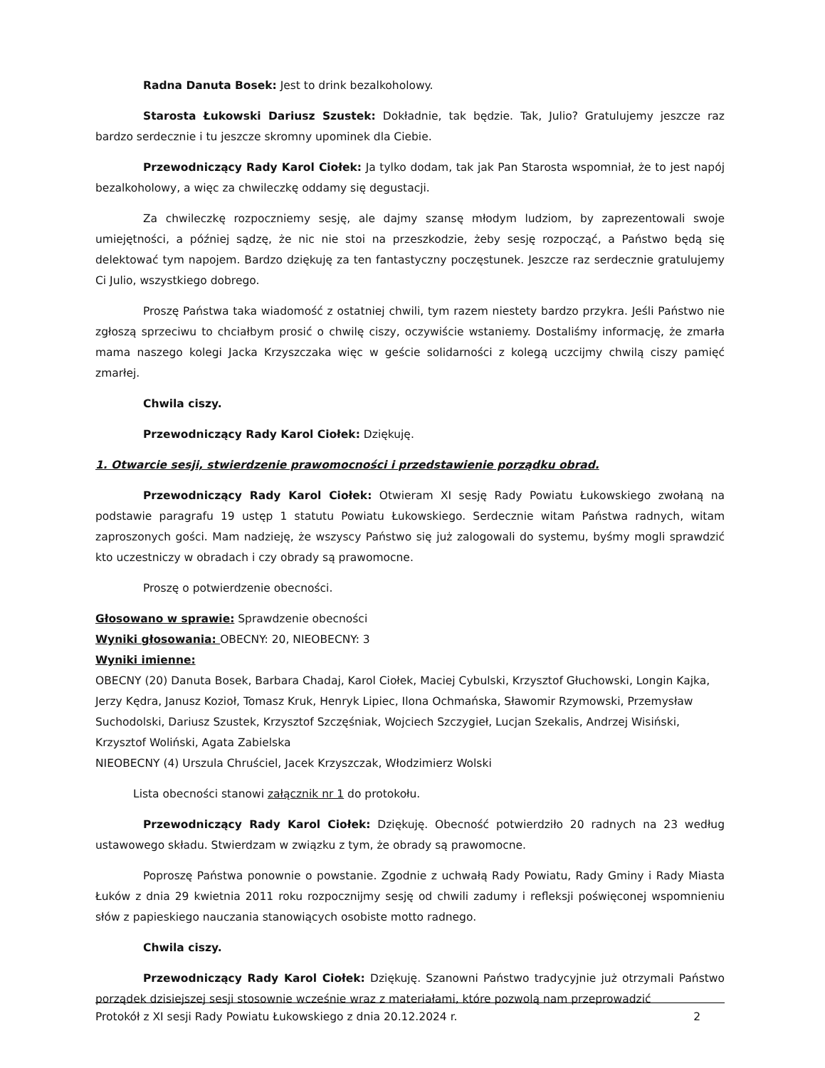Radna Danuta Bosek: Jest to drink bezalkoholowy.
Starosta Łukowski Dariusz Szustek: Dokładnie, tak będzie. Tak, Julio? Gratulujemy jeszcze raz bardzo serdecznie i tu jeszcze skromny upominek dla Ciebie.
Przewodniczący Rady Karol Ciołek: Ja tylko dodam, tak jak Pan Starosta wspomniał, że to jest napój bezalkoholowy, a więc za chwileczkę oddamy się degustacji.
Za chwileczkę rozpoczniemy sesję, ale dajmy szansę młodym ludziom, by zaprezentowali swoje umiejętności, a później sądzę, że nic nie stoi na przeszkodzie, żeby sesję rozpocząć, a Państwo będą się delektować tym napojem. Bardzo dziękuję za ten fantastyczny poczęstunek. Jeszcze raz serdecznie gratulujemy Ci Julio, wszystkiego dobrego.
Proszę Państwa taka wiadomość z ostatniej chwili, tym razem niestety bardzo przykra. Jeśli Państwo nie zgłoszą sprzeciwu to chciałbym prosić o chwilę ciszy, oczywiście wstaniemy. Dostaliśmy informację, że zmarła mama naszego kolegi Jacka Krzyszczaka więc w geście solidarności z kolegą uczcijmy chwilą ciszy pamięć zmarłej.
Chwila ciszy.
Przewodniczący Rady Karol Ciołek: Dziękuję.
1. Otwarcie sesji, stwierdzenie prawomocności i przedstawienie porządku obrad.
Przewodniczący Rady Karol Ciołek: Otwieram XI sesję Rady Powiatu Łukowskiego zwołaną na podstawie paragrafu 19 ustęp 1 statutu Powiatu Łukowskiego. Serdecznie witam Państwa radnych, witam zaproszonych gości. Mam nadzieję, że wszyscy Państwo się już zalogowali do systemu, byśmy mogli sprawdzić kto uczestniczy w obradach i czy obrady są prawomocne.
Proszę o potwierdzenie obecności.
Głosowano w sprawie: Sprawdzenie obecności
Wyniki głosowania: OBECNY: 20, NIEOBECNY: 3
Wyniki imienne:
OBECNY (20) Danuta Bosek, Barbara Chadaj, Karol Ciołek, Maciej Cybulski, Krzysztof Głuchowski, Longin Kajka, Jerzy Kędra, Janusz Kozioł, Tomasz Kruk, Henryk Lipiec, Ilona Ochmańska, Sławomir Rzymowski, Przemysław Suchodolski, Dariusz Szustek, Krzysztof Szczęśniak, Wojciech Szczygieł, Lucjan Szekalis, Andrzej Wisiński, Krzysztof Woliński, Agata Zabielska
NIEOBECNY (4) Urszula Chruściel, Jacek Krzyszczak, Włodzimierz Wolski
Lista obecności stanowi załącznik nr 1 do protokołu.
Przewodniczący Rady Karol Ciołek: Dziękuję. Obecność potwierdziło 20 radnych na 23 według ustawowego składu. Stwierdzam w związku z tym, że obrady są prawomocne.
Poproszę Państwa ponownie o powstanie. Zgodnie z uchwałą Rady Powiatu, Rady Gminy i Rady Miasta Łuków z dnia 29 kwietnia 2011 roku rozpocznijmy sesję od chwili zadumy i refleksji poświęconej wspomnieniu słów z papieskiego nauczania stanowiących osobiste motto radnego.
Chwila ciszy.
Przewodniczący Rady Karol Ciołek: Dziękuję. Szanowni Państwo tradycyjnie już otrzymali Państwo porządek dzisiejszej sesji stosownie wcześnie wraz z materiałami, które pozwolą nam przeprowadzić
Protokół z XI sesji Rady Powiatu Łukowskiego z dnia 20.12.2024 r. 2